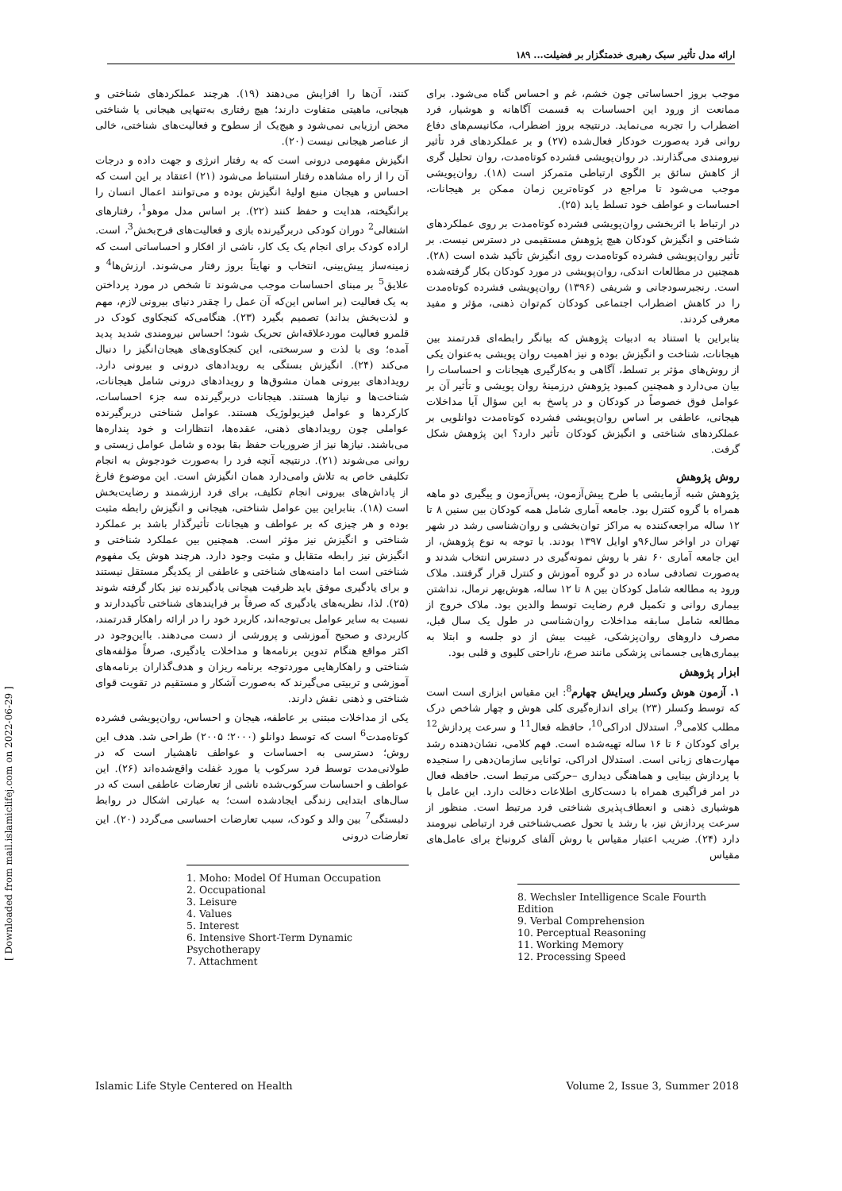ارائه مدل تأثیر سبک رهبری خدمتگزار بر فضیلت... ۱۸۹
کنند، آن‌ها را افزایش می‌دهند (۱۹). هرچند عملکردهای شناختی و هیجانی، ماهیتی متفاوت دارند؛ هیچ رفتاری به‌تنهایی هیجانی یا شناختی محض ارزیابی نمی‌شود و هیچ‌یک از سطوح و فعالیت‌های شناختی، خالی از عناصر هیجانی نیست (۲۰).
انگیزش مفهومی درونی است که به رفتار انرژی و جهت داده و درجات آن را از راه مشاهده رفتار استنباط می‌شود (۲۱) اعتقاد بر این است که احساس و هیجان منبع اولیهٔ انگیزش بوده و می‌توانند اعمال انسان را برانگیخته، هدایت و حفظ کنند (۲۲). بر اساس مدل موهو<sup>1</sup>، رفتارهای اشتغالی<sup>2</sup> دوران کودکی دربرگیرنده بازی و فعالیت‌های فرح‌بخش<sup>3</sup>، است. اراده کودک برای انجام یک یک کار، ناشی از افکار و احساساتی است که زمینه‌ساز پیش‌بینی، انتخاب و نهایتاً بروز رفتار می‌شوند. ارزش‌ها<sup>4</sup> و علایق<sup>5</sup> بر مبنای احساسات موجب می‌شوند تا شخص در مورد پرداختن به یک فعالیت (بر اساس این‌که آن عمل را چقدر دنیای بیرونی لازم، مهم و لذت‌بخش بداند) تصمیم بگیرد (۲۳). هنگامی‌که کنجکاوی کودک در قلمرو فعالیت موردعلاقه‌اش تحریک شود؛ احساس نیرومندی شدید پدید آمده؛ وی با لذت و سرسختی، این کنجکاوی‌های هیجان‌انگیز را دنبال می‌کند (۲۴). انگیزش بستگی به رویدادهای درونی و بیرونی دارد. رویدادهای بیرونی همان مشوق‌ها و رویدادهای درونی شامل هیجانات، شناخت‌ها و نیازها هستند. هیجانات دربرگیرنده سه جزء احساسات، کارکردها و عوامل فیزیولوژیک هستند. عوامل شناختی دربرگیرنده عواملی چون رویدادهای ذهنی، عقده‌ها، انتظارات و خود پنداره‌ها می‌باشند. نیازها نیز از ضروریات حفظ بقا بوده و شامل عوامل زیستی و روانی می‌شوند (۲۱). درنتیجه آنچه فرد را به‌صورت خودجوش به انجام تکلیفی خاص به تلاش وامی‌دارد همان انگیزش است. این موضوع فارغ از پاداش‌های بیرونی انجام تکلیف، برای فرد ارزشمند و رضایت‌بخش است (۱۸). بنابراین بین عوامل شناختی، هیجانی و انگیزش رابطه مثبت بوده و هر چیزی که بر عواطف و هیجانات تأثیرگذار باشد بر عملکرد شناختی و انگیزش نیز مؤثر است. همچنین بین عملکرد شناختی و انگیزش نیز رابطه متقابل و مثبت وجود دارد. هرچند هوش یک مفهوم شناختی است اما دامنه‌های شناختی و عاطفی از یکدیگر مستقل نیستند و برای یادگیری موفق باید ظرفیت هیجانی یادگیرنده نیز بکار گرفته شوند (۲۵). لذا، نظریه‌های یادگیری که صرفاً بر فرایندهای شناختی تأکیددارند و نسبت به سایر عوامل بی‌توجه‌اند، کاربرد خود را در ارائه راهکار قدرتمند، کاربردی و صحیح آموزشی و پرورشی از دست می‌دهند. بااین‌وجود در اکثر مواقع هنگام تدوین برنامه‌ها و مداخلات یادگیری، صرفاً مؤلفه‌های شناختی و راهکارهایی موردتوجه برنامه ریزان و هدف‌گذاران برنامه‌های آموزشی و تربیتی می‌گیرند که به‌صورت آشکار و مستقیم در تقویت قوای شناختی و ذهنی نقش دارند.
یکی از مداخلات مبتنی بر عاطفه، هیجان و احساس، روان‌پویشی فشرده کوتاه‌مدت<sup>6</sup> است که توسط دوانلو (۲۰۰۰؛ ۲۰۰۵) طراحی شد. هدف این روش؛ دسترسی به احساسات و عواطف ناهشیار است که در طولانی‌مدت توسط فرد سرکوب یا مورد غفلت واقع‌شده‌اند (۲۶). این عواطف و احساسات سرکوب‌شده ناشی از تعارضات عاطفی است که در سال‌های ابتدایی زندگی ایجادشده است؛ به عبارتی اشکال در روابط دلبستگی<sup>7</sup> بین والد و کودک، سبب تعارضات احساسی می‌گردد (۲۰). این تعارضات درونی
1. Moho: Model Of Human Occupation
2. Occupational
3. Leisure
4. Values
5. Interest
6. Intensive Short-Term Dynamic Psychotherapy
7. Attachment
موجب بروز احساساتی چون خشم، غم و احساس گناه می‌شود. برای ممانعت از ورود این احساسات به قسمت آگاهانه و هوشیار، فرد اضطراب را تجربه می‌نماید. درنتیجه بروز اضطراب، مکانیسم‌های دفاع روانی فرد به‌صورت خودکار فعال‌شده (۲۷) و بر عملکردهای فرد تأثیر نیرومندی می‌گذارند. در روان‌پویشی فشرده کوتاه‌مدت، روان تحلیل گری از کاهش سائق بر الگوی ارتباطی متمرکز است (۱۸). روان‌پویشی موجب می‌شود تا مراجع در کوتاه‌ترین زمان ممکن بر هیجانات، احساسات و عواطف خود تسلط یابد (۲۵).
در ارتباط با اثربخشی روان‌پویشی فشرده کوتاه‌مدت بر روی عملکردهای شناختی و انگیزش کودکان هیچ پژوهش مستقیمی در دسترس نیست. بر تأثیر روان‌پویشی فشرده کوتاه‌مدت روی انگیزش تأکید شده است (۲۸). همچنین در مطالعات اندکی، روان‌پویشی در مورد کودکان بکار گرفته‌شده است. رنجبرسودجانی و شریفی (۱۳۹۶) روان‌پویشی فشرده کوتاه‌مدت را در کاهش اضطراب اجتماعی کودکان کم‌توان ذهنی، مؤثر و مفید معرفی کردند.
بنابراین با استناد به ادبیات پژوهش که بیانگر رابطه‌ای قدرتمند بین هیجانات، شناخت و انگیزش بوده و نیز اهمیت روان پویشی به‌عنوان یکی از روش‌های مؤثر بر تسلط، آگاهی و به‌کارگیری هیجانات و احساسات را بیان می‌دارد و همچنین کمبود پژوهش درزمینهٔ روان پویشی و تأثیر آن بر عوامل فوق خصوصاً در کودکان و در پاسخ به این سؤال آیا مداخلات هیجانی، عاطفی بر اساس روان‌پویشی فشرده کوتاه‌مدت دوانلویی بر عملکردهای شناختی و انگیزش کودکان تأثیر دارد؟ این پژوهش شکل گرفت.
روش پژوهش
پژوهش شبه آزمایشی با طرح پیش‌آزمون، پس‌آزمون و پیگیری دو ماهه همراه با گروه کنترل بود. جامعه آماری شامل همه کودکان بین سنین ۸ تا ۱۲ ساله مراجعه‌کننده به مراکز توان‌بخشی و روان‌شناسی رشد در شهر تهران در اواخر سال۹۶و اوایل ۱۳۹۷ بودند. با توجه به نوع پژوهش، از این جامعه آماری ۶۰ نفر با روش نمونه‌گیری در دسترس انتخاب شدند و به‌صورت تصادفی ساده در دو گروه آموزش و کنترل قرار گرفتند. ملاک ورود به مطالعه شامل کودکان بین ۸ تا ۱۲ ساله، هوش‌بهر نرمال، نداشتن بیماری روانی و تکمیل فرم رضایت توسط والدین بود. ملاک خروج از مطالعه شامل سابقه مداخلات روان‌شناسی در طول یک سال قبل، مصرف داروهای روان‌پزشکی، غیبت بیش از دو جلسه و ابتلا به بیماری‌هایی جسمانی پزشکی مانند صرع، ناراحتی کلیوی و قلبی بود.
ابزار پژوهش
۱. آزمون هوش وکسلر ویرایش چهارم<sup>8</sup>: این مقیاس ابزاری است است که توسط وکسلر (۲۳) برای اندازه‌گیری کلی هوش و چهار شاخص درک مطلب کلامی<sup>9</sup>، استدلال ادراکی<sup>10</sup>، حافظه فعال<sup>11</sup> و سرعت پردازش<sup>12</sup> برای کودکان ۶ تا ۱۶ ساله تهیه‌شده است. فهم کلامی، نشان‌دهنده رشد مهارت‌های زبانی است. استدلال ادراکی، توانایی سازمان‌دهی را سنجیده با پردازش بینایی و هماهنگی دیداری –حرکتی مرتبط است. حافظه فعال در امر فراگیری همراه با دست‌کاری اطلاعات دخالت دارد. این عامل با هوشیاری ذهنی و انعطاف‌پذیری شناختی فرد مرتبط است. منظور از سرعت پردازش نیز، با رشد یا تحول عصب‌شناختی فرد ارتباطی نیرومند دارد (۲۴). ضریب اعتبار مقیاس با روش آلفای کرونباخ برای عامل‌های مقیاس
8. Wechsler Intelligence Scale Fourth Edition
9. Verbal Comprehension
10. Perceptual Reasoning
11. Working Memory
12. Processing Speed
Islamic Life Style Centered on Health Volume 2, Issue 3, Summer 2018
[ Downloaded from mail.islamiclifej.com on 2022-06-29 ]